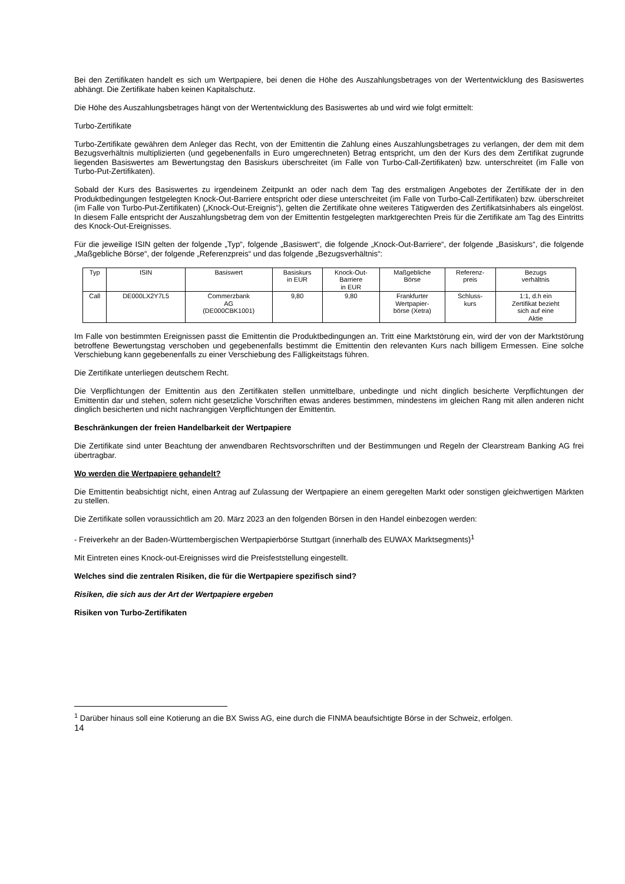Bei den Zertifikaten handelt es sich um Wertpapiere, bei denen die Höhe des Auszahlungsbetrages von der Wertentwicklung des Basiswertes abhängt. Die Zertifikate haben keinen Kapitalschutz.
Die Höhe des Auszahlungsbetrages hängt von der Wertentwicklung des Basiswertes ab und wird wie folgt ermittelt:
Turbo-Zertifikate
Turbo-Zertifikate gewähren dem Anleger das Recht, von der Emittentin die Zahlung eines Auszahlungsbetrages zu verlangen, der dem mit dem Bezugsverhältnis multiplizierten (und gegebenenfalls in Euro umgerechneten) Betrag entspricht, um den der Kurs des dem Zertifikat zugrunde liegenden Basiswertes am Bewertungstag den Basiskurs überschreitet (im Falle von Turbo-Call-Zertifikaten) bzw. unterschreitet (im Falle von Turbo-Put-Zertifikaten).
Sobald der Kurs des Basiswertes zu irgendeinem Zeitpunkt an oder nach dem Tag des erstmaligen Angebotes der Zertifikate der in den Produktbedingungen festgelegten Knock-Out-Barriere entspricht oder diese unterschreitet (im Falle von Turbo-Call-Zertifikaten) bzw. überschreitet (im Falle von Turbo-Put-Zertifikaten) („Knock-Out-Ereignis“), gelten die Zertifikate ohne weiteres Tätigwerden des Zertifikatsinhabers als eingelöst. In diesem Falle entspricht der Auszahlungsbetrag dem von der Emittentin festgelegten marktgerechten Preis für die Zertifikate am Tag des Eintritts des Knock-Out-Ereignisses.
Für die jeweilige ISIN gelten der folgende „Typ“, folgende „Basiswert“, die folgende „Knock-Out-Barriere“, der folgende „Basiskurs“, die folgende „Maßgebliche Börse“, der folgende „Referenzpreis“ und das folgende „Bezugsverhältnis“:
| Typ | ISIN | Basiswert | Basiskurs in EUR | Knock-Out- Barriere in EUR | Maßgebliche Börse | Referenz- preis | Bezugs verhältnis |
| Call | DE000LX2Y7L5 | Commerzbank AG (DE000CBK1001) | 9,80 | 9,80 | Frankfurter Wertpapier- börse (Xetra) | Schluss- kurs | 1:1, d.h ein Zertifikat bezieht sich auf eine Aktie |
Im Falle von bestimmten Ereignissen passt die Emittentin die Produktbedingungen an. Tritt eine Marktstörung ein, wird der von der Marktstörung betroffene Bewertungstag verschoben und gegebenenfalls bestimmt die Emittentin den relevanten Kurs nach billigem Ermessen. Eine solche Verschiebung kann gegebenenfalls zu einer Verschiebung des Fälligkeitstags führen.
Die Zertifikate unterliegen deutschem Recht.
Die Verpflichtungen der Emittentin aus den Zertifikaten stellen unmittelbare, unbedingte und nicht dinglich besicherte Verpflichtungen der Emittentin dar und stehen, sofern nicht gesetzliche Vorschriften etwas anderes bestimmen, mindestens im gleichen Rang mit allen anderen nicht dinglich besicherten und nicht nachrangigen Verpflichtungen der Emittentin.
Beschränkungen der freien Handelbarkeit der Wertpapiere
Die Zertifikate sind unter Beachtung der anwendbaren Rechtsvorschriften und der Bestimmungen und Regeln der Clearstream Banking AG frei übertragbar.
Wo werden die Wertpapiere gehandelt?
Die Emittentin beabsichtigt nicht, einen Antrag auf Zulassung der Wertpapiere an einem geregelten Markt oder sonstigen gleichwertigen Märkten zu stellen.
Die Zertifikate sollen voraussichtlich am 20. März 2023 an den folgenden Börsen in den Handel einbezogen werden:
- Freiverkehr an der Baden-Württembergischen Wertpapierbörse Stuttgart (innerhalb des EUWAX Marktsegments)<sup>1</sup>
Mit Eintreten eines Knock-out-Ereignisses wird die Preisfeststellung eingestellt.
Welches sind die zentralen Risiken, die für die Wertpapiere spezifisch sind?
Risiken, die sich aus der Art der Wertpapiere ergeben
Risiken von Turbo-Zertifikaten
<sup>1</sup> Darüber hinaus soll eine Kotierung an die BX Swiss AG, eine durch die FINMA beaufsichtigte Börse in der Schweiz, erfolgen.
14